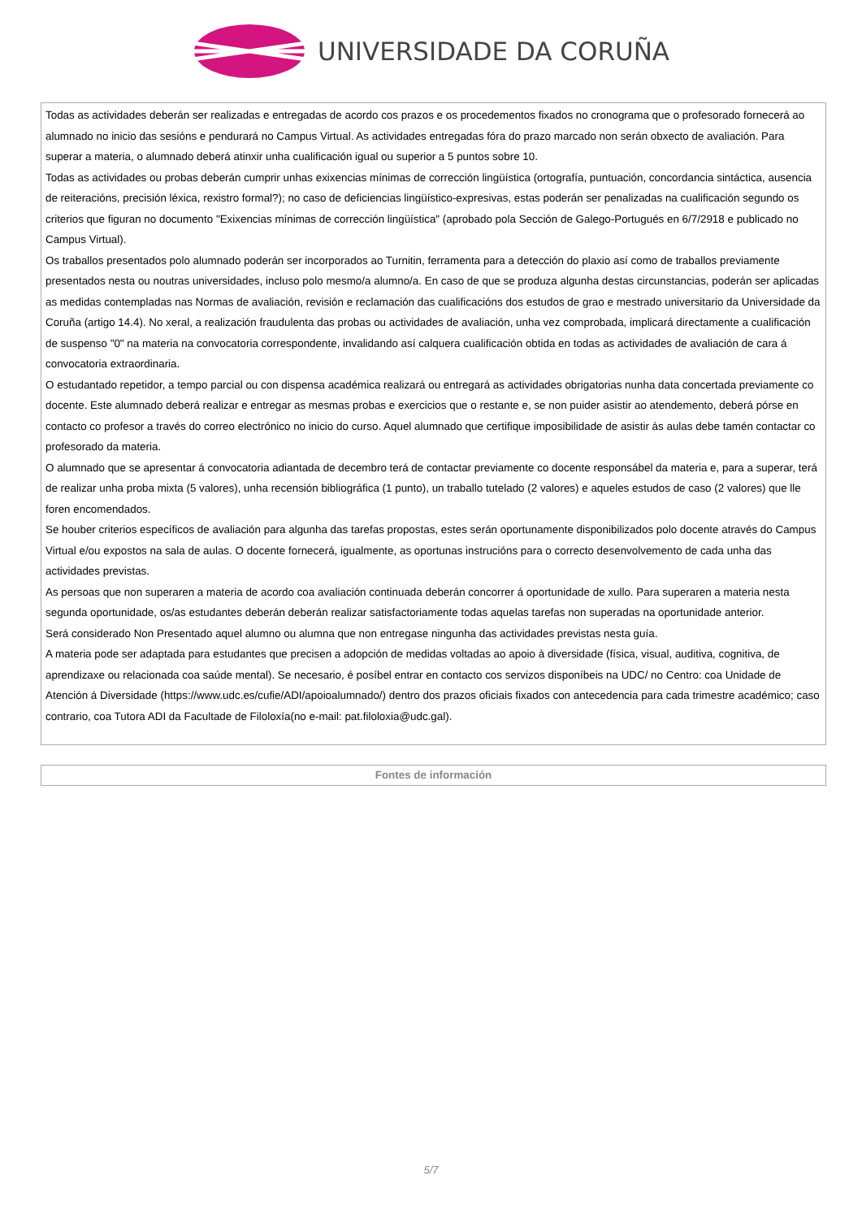UNIVERSIDADE DA CORUÑA
| Todas as actividades deberán ser realizadas e entregadas de acordo cos prazos e os procedementos fixados no cronograma que o profesorado fornecerá ao alumnado no inicio das sesións e pendurará no Campus Virtual. As actividades entregadas fóra do prazo marcado non serán obxecto de avaliación. Para superar a materia, o alumnado deberá atinxir unha cualificación igual ou superior a 5 puntos sobre 10. Todas as actividades ou probas deberán cumprir unhas exixencias mínimas de corrección lingüística (ortografía, puntuación, concordancia sintáctica, ausencia de reiteracións, precisión léxica, rexistro formal?); no caso de deficiencias lingüístico-expresivas, estas poderán ser penalizadas na cualificación segundo os criterios que figuran no documento "Exixencias mínimas de corrección lingüística" (aprobado pola Sección de Galego-Portugués en 6/7/2918 e publicado no Campus Virtual). Os traballos presentados polo alumnado poderán ser incorporados ao Turnitin, ferramenta para a detección do plaxio así como de traballos previamente presentados nesta ou noutras universidades, incluso polo mesmo/a alumno/a. En caso de que se produza algunha destas circunstancias, poderán ser aplicadas as medidas contempladas nas Normas de avaliación, revisión e reclamación das cualificacións dos estudos de grao e mestrado universitario da Universidade da Coruña (artigo 14.4). No xeral, a realización fraudulenta das probas ou actividades de avaliación, unha vez comprobada, implicará directamente a cualificación de suspenso "0" na materia na convocatoria correspondente, invalidando así calquera cualificación obtida en todas as actividades de avaliación de cara á convocatoria extraordinaria. O estudantado repetidor, a tempo parcial ou con dispensa académica realizará ou entregará as actividades obrigatorias nunha data concertada previamente co docente. Este alumnado deberá realizar e entregar as mesmas probas e exercicios que o restante e, se non puider asistir ao atendemento, deberá pórse en contacto co profesor a través do correo electrónico no inicio do curso. Aquel alumnado que certifique imposibilidade de asistir ás aulas debe tamén contactar co profesorado da materia. O alumnado que se apresentar á convocatoria adiantada de decembro terá de contactar previamente co docente responsábel da materia e, para a superar, terá de realizar unha proba mixta (5 valores), unha recensión bibliográfica (1 punto), un traballo tutelado (2 valores) e aqueles estudos de caso (2 valores) que lle foren encomendados. Se houber criterios específicos de avaliación para algunha das tarefas propostas, estes serán oportunamente disponibilizados polo docente através do Campus Virtual e/ou expostos na sala de aulas. O docente fornecerá, igualmente, as oportunas instrucións para o correcto desenvolvemento de cada unha das actividades previstas. As persoas que non superaren a materia de acordo coa avaliación continuada deberán concorrer á oportunidade de xullo. Para superaren a materia nesta segunda oportunidade, os/as estudantes deberán deberán realizar satisfactoriamente todas aquelas tarefas non superadas na oportunidade anterior. Será considerado Non Presentado aquel alumno ou alumna que non entregase ningunha das actividades previstas nesta guía. A materia pode ser adaptada para estudantes que precisen a adopción de medidas voltadas ao apoio à diversidade (física, visual, auditiva, cognitiva, de aprendizaxe ou relacionada coa saúde mental). Se necesario, é posíbel entrar en contacto cos servizos disponíbeis na UDC/ no Centro: coa Unidade de Atención á Diversidade (https://www.udc.es/cufie/ADI/apoioalumnado/) dentro dos prazos oficiais fixados con antecedencia para cada trimestre académico; caso contrario, coa Tutora ADI da Facultade de Filoloxía(no e-mail: pat.filoloxia@udc.gal). |
| Fontes de información |
5/7